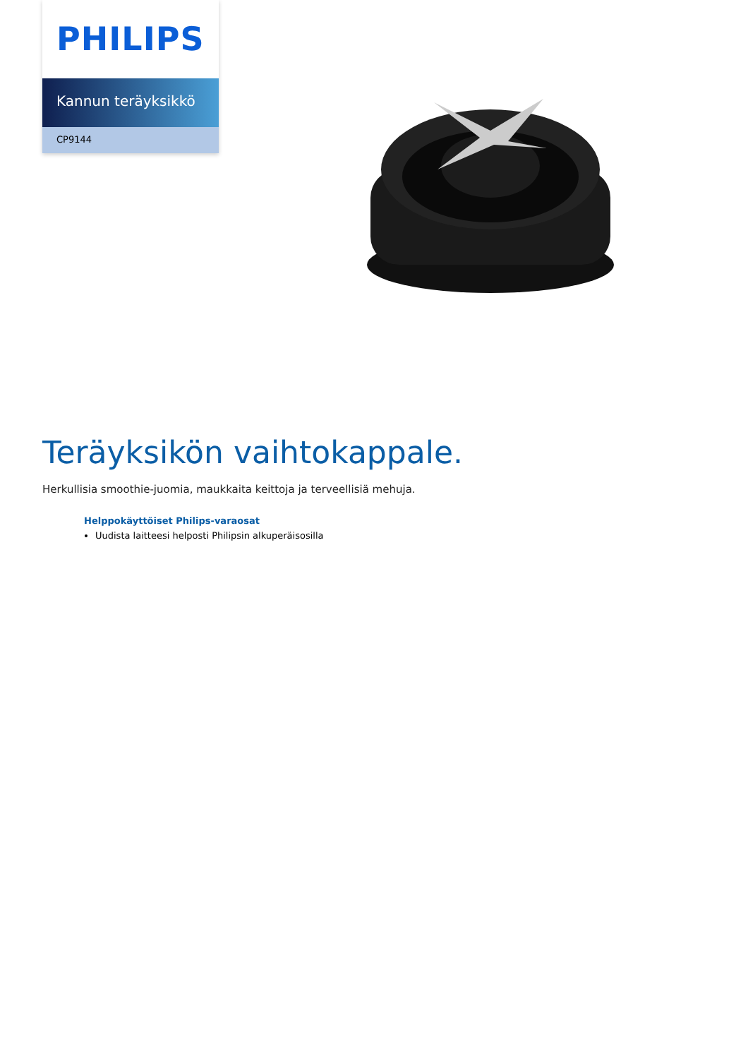PHILIPS
Kannun teräyksikkö
CP9144
Teräyksikön vaihtokappale.
Herkullisia smoothie-juomia, maukkaita keittoja ja terveellisiä mehuja.
Helppokäyttöiset Philips-varaosat
Uudista laitteesi helposti Philipsin alkuperäisosilla